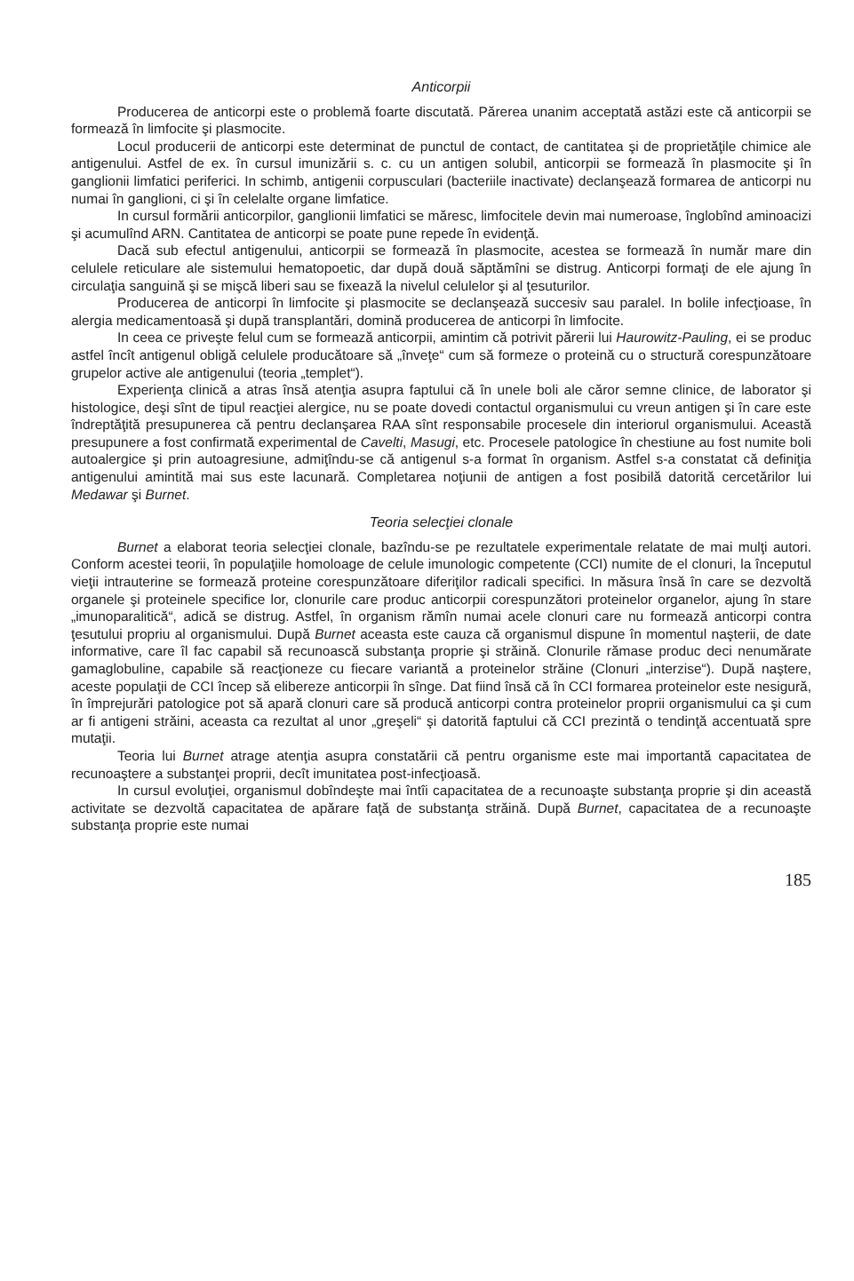Anticorpii
Producerea de anticorpi este o problemă foarte discutată. Părerea unanim acceptată astăzi este că anticorpii se formează în limfocite şi plasmocite.
Locul producerii de anticorpi este determinat de punctul de contact, de cantitatea şi de proprietăţile chimice ale antigenului. Astfel de ex. în cursul imunizării s. c. cu un antigen solubil, anticorpii se formează în plasmocite şi în ganglionii limfatici periferici. In schimb, antigenii corpusculari (bacteriile inactivate) declanşează formarea de anticorpi nu numai în ganglioni, ci şi în celelalte organe limfatice.
In cursul formării anticorpilor, ganglionii limfatici se măresc, limfocitele devin mai numeroase, înglobînd aminoacizi şi acumulînd ARN. Cantitatea de anticorpi se poate pune repede în evidenţă.
Dacă sub efectul antigenului, anticorpii se formează în plasmocite, acestea se formează în număr mare din celulele reticulare ale sistemului hematopoetic, dar după două săptămîni se distrug. Anticorpi formaţi de ele ajung în circulaţia sanguină şi se mişcă liberi sau se fixează la nivelul celulelor şi al ţesuturilor.
Producerea de anticorpi în limfocite şi plasmocite se declanşează succesiv sau paralel. In bolile infecţioase, în alergia medicamentoasă şi după transplantări, domină producerea de anticorpi în limfocite.
In ceea ce priveşte felul cum se formează anticorpii, amintim că potrivit părerii lui Haurowitz-Pauling, ei se produc astfel încît antigenul obligă celulele producătoare să „înveţe“ cum să formeze o proteină cu o structură corespunzătoare grupelor active ale antigenului (teoria „templet“).
Experienţa clinică a atras însă atenţia asupra faptului că în unele boli ale căror semne clinice, de laborator şi histologice, deşi sînt de tipul reacţiei alergice, nu se poate dovedi contactul organismului cu vreun antigen şi în care este îndreptăţită presupunerea că pentru declanşarea RAA sînt responsabile procesele din interiorul organismului. Această presupunere a fost confirmată experimental de Cavelti, Masugi, etc. Procesele patologice în chestiune au fost numite boli autoalergice şi prin autoagresiune, admiţîndu-se că antigenul s-a format în organism. Astfel s-a constatat că definiţia antigenului amintită mai sus este lacunară. Completarea noţiunii de antigen a fost posibilă datorită cercetărilor lui Medawar şi Burnet.
Teoria selecţiei clonale
Burnet a elaborat teoria selecţiei clonale, bazîndu-se pe rezultatele experimentale relatate de mai mulţi autori. Conform acestei teorii, în populaţiile homoloage de celule imunologic competente (CCI) numite de el clonuri, la începutul vieţii intrauterine se formează proteine corespunzătoare diferiţilor radicali specifici. In măsura însă în care se dezvoltă organele şi proteinele specifice lor, clonurile care produc anticorpii corespunzători proteinelor organelor, ajung în stare „imunoparalitică“, adică se distrug. Astfel, în organism rămîn numai acele clonuri care nu formează anticorpi contra ţesutului propriu al organismului. După Burnet aceasta este cauza că organismul dispune în momentul naşterii, de date informative, care îl fac capabil să recunoască substanţa proprie şi străină. Clonurile rămase produc deci nenumărate gamaglobuline, capabile să reacţioneze cu fiecare variantă a proteinelor străine (Clonuri „interzise“). După naştere, aceste populaţii de CCI încep să elibereze anticorpii în sînge. Dat fiind însă că în CCI formarea proteinelor este nesigură, în împrejurări patologice pot să apară clonuri care să producă anticorpi contra proteinelor proprii organismului ca şi cum ar fi antigeni străini, aceasta ca rezultat al unor „greşeli“ şi datorită faptului că CCI prezintă o tendinţă accentuată spre mutaţii.
Teoria lui Burnet atrage atenţia asupra constatării că pentru organisme este mai importantă capacitatea de recunoaştere a substanţei proprii, decît imunitatea post-infecţioasă.
In cursul evoluţiei, organismul dobîndeşte mai întîi capacitatea de a recunoaşte substanţa proprie şi din această activitate se dezvoltă capacitatea de apărare faţă de substanţa străină. După Burnet, capacitatea de a recunoaşte substanţa proprie este numai
185